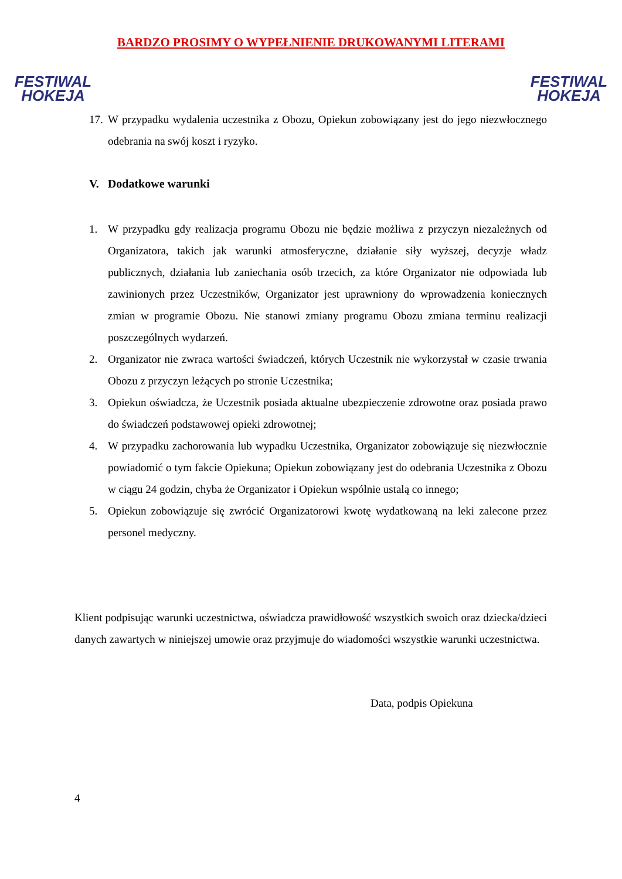FESTIWAL
HOKEJA
BARDZO PROSIMY O WYPEŁNIENIE DRUKOWANYMI LITERAMI
FESTIWAL
HOKEJA
17. W przypadku wydalenia uczestnika z Obozu, Opiekun zobowiązany jest do jego niezwłocznego odebrania na swój koszt i ryzyko.
V. Dodatkowe warunki
1. W przypadku gdy realizacja programu Obozu nie będzie możliwa z przyczyn niezależnych od Organizatora, takich jak warunki atmosferyczne, działanie siły wyższej, decyzje władz publicznych, działania lub zaniechania osób trzecich, za które Organizator nie odpowiada lub zawinionych przez Uczestników, Organizator jest uprawniony do wprowadzenia koniecznych zmian w programie Obozu. Nie stanowi zmiany programu Obozu zmiana terminu realizacji poszczególnych wydarzeń.
2. Organizator nie zwraca wartości świadczeń, których Uczestnik nie wykorzystał w czasie trwania Obozu z przyczyn leżących po stronie Uczestnika;
3. Opiekun oświadcza, że Uczestnik posiada aktualne ubezpieczenie zdrowotne oraz posiada prawo do świadczeń podstawowej opieki zdrowotnej;
4. W przypadku zachorowania lub wypadku Uczestnika, Organizator zobowiązuje się niezwłocznie powiadomić o tym fakcie Opiekuna; Opiekun zobowiązany jest do odebrania Uczestnika z Obozu w ciągu 24 godzin, chyba że Organizator i Opiekun wspólnie ustalą co innego;
5. Opiekun zobowiązuje się zwrócić Organizatorowi kwotę wydatkowaną na leki zalecone przez personel medyczny.
Klient podpisując warunki uczestnictwa, oświadcza prawidłowość wszystkich swoich oraz dziecka/dzieci danych zawartych w niniejszej umowie oraz przyjmuje do wiadomości wszystkie warunki uczestnictwa.
Data, podpis Opiekuna
4